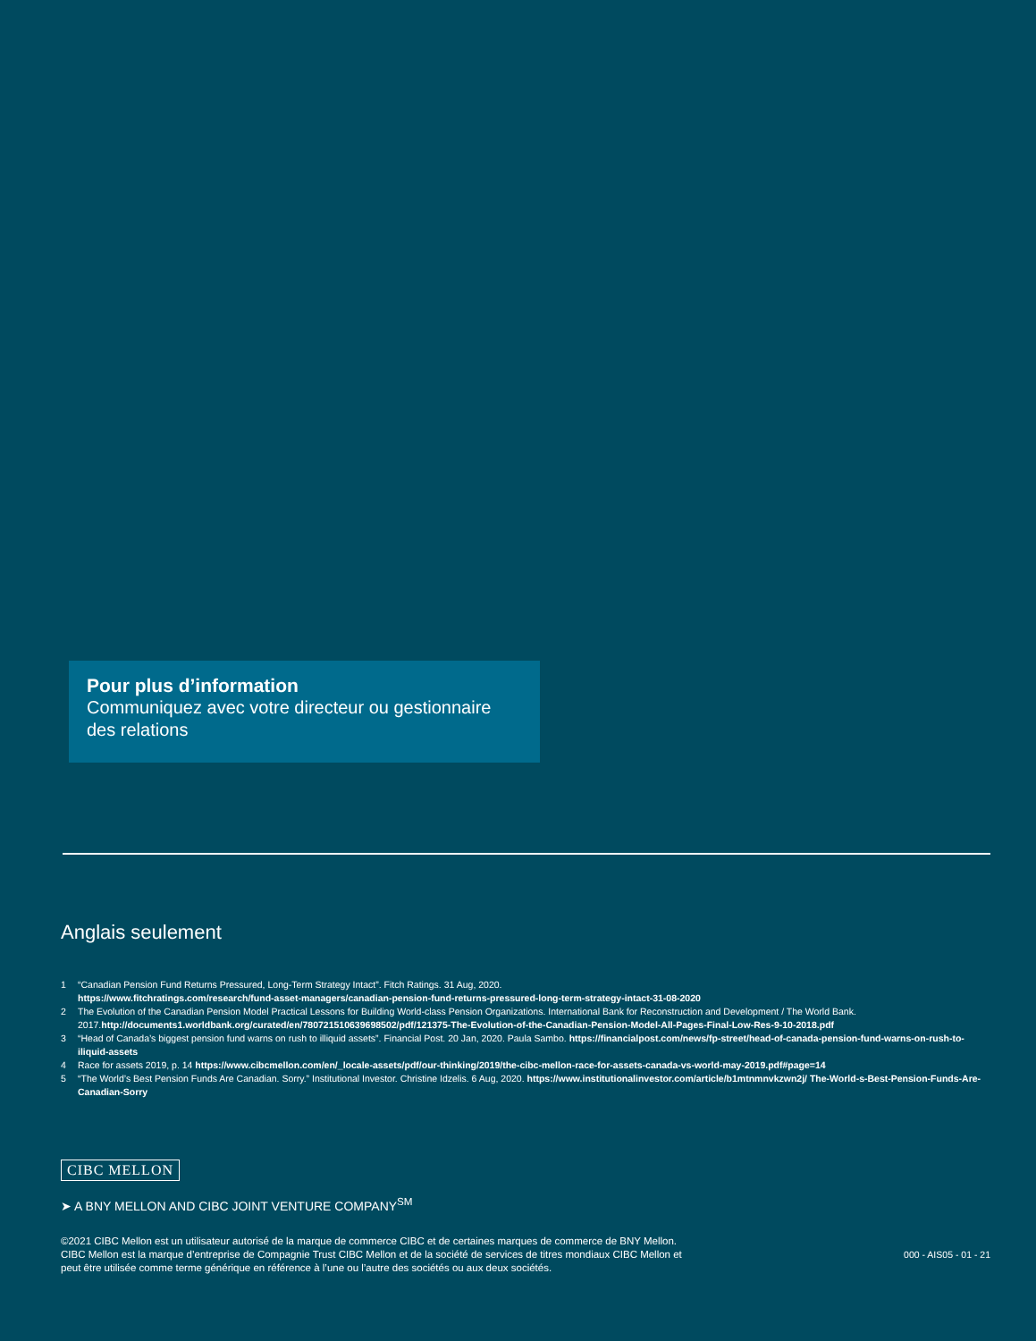Pour plus d’information
Communiquez avec votre directeur ou gestionnaire des relations
Anglais seulement
1 “Canadian Pension Fund Returns Pressured, Long-Term Strategy Intact”. Fitch Ratings. 31 Aug, 2020.
https://www.fitchratings.com/research/fund-asset-managers/canadian-pension-fund-returns-pressured-long-term-strategy-intact-31-08-2020
2 The Evolution of the Canadian Pension Model Practical Lessons for Building World-class Pension Organizations. International Bank for Reconstruction and Development / The World Bank. 2017.http://documents1.worldbank.org/curated/en/780721510639698502/pdf/121375-The-Evolution-of-the-Canadian-Pension-Model-All-Pages-Final-Low-Res-9-10-2018.pdf
3 “Head of Canada’s biggest pension fund warns on rush to illiquid assets”. Financial Post. 20 Jan, 2020. Paula Sambo. https://financialpost.com/news/fp-street/head-of-canada-pension-fund-warns-on-rush-to-iliquid-assets
4 Race for assets 2019, p. 14 https://www.cibcmellon.com/en/_locale-assets/pdf/our-thinking/2019/the-cibc-mellon-race-for-assets-canada-vs-world-may-2019.pdf#page=14
5 “The World’s Best Pension Funds Are Canadian. Sorry.” Institutional Investor. Christine Idzelis. 6 Aug, 2020. https://www.institutionalinvestor.com/article/b1mtnmnvkzwn2j/ The-World-s-Best-Pension-Funds-Are-Canadian-Sorry
CIBC MELLON
➤ A BNY MELLON AND CIBC JOINT VENTURE COMPANY<sup>SM</sup>
©2021 CIBC Mellon est un utilisateur autorisé de la marque de commerce CIBC et de certaines marques de commerce de BNY Mellon. CIBC Mellon est la marque d’entreprise de Compagnie Trust CIBC Mellon et de la société de services de titres mondiaux CIBC Mellon et peut être utilisée comme terme générique en référence à l’une ou l’autre des sociétés ou aux deux sociétés.
000 - AIS05 - 01 - 21